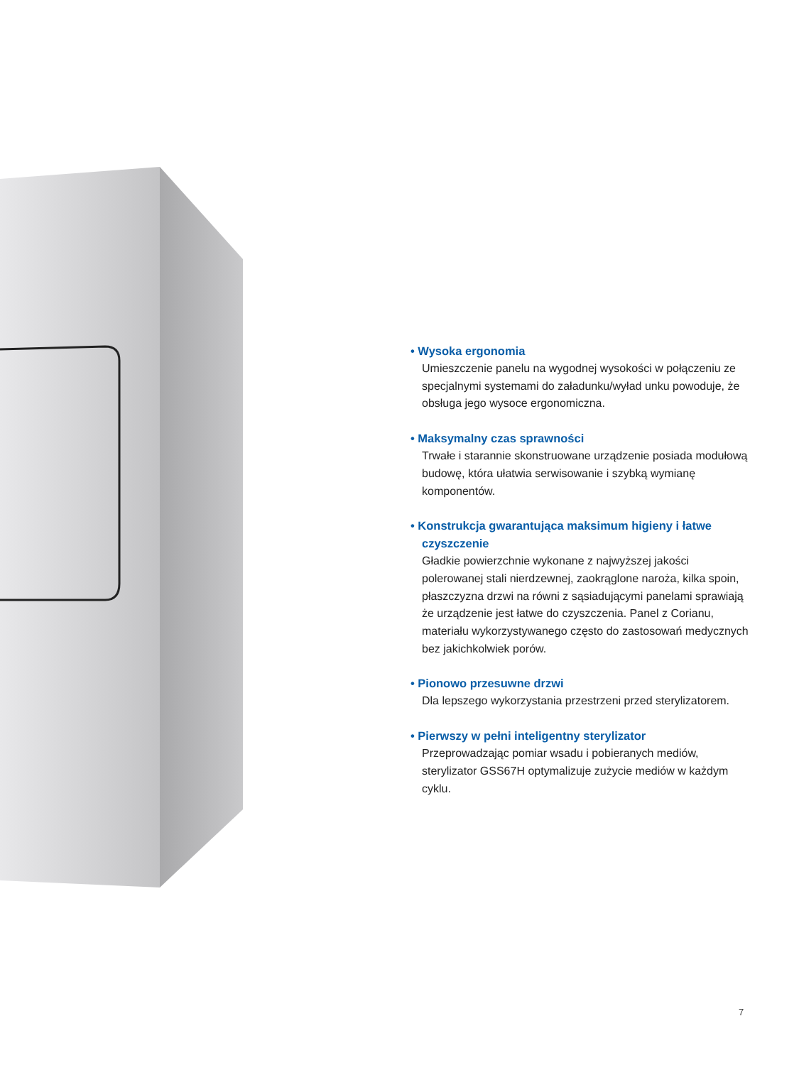• Wysoka ergonomia
Umieszczenie panelu na wygodnej wysokości w połączeniu ze specjalnymi systemami do załadunku/wyład unku powoduje, że obsługa jego wysoce ergonomiczna.
• Maksymalny czas sprawności
Trwałe i starannie skonstruowane urządzenie posiada modułową budowę, która ułatwia serwisowanie i szybką wymianę komponentów.
• Konstrukcja gwarantująca maksimum higieny i łatwe czyszczenie
Gładkie powierzchnie wykonane z najwyższej jakości polerowanej stali nierdzewnej, zaokrąglone naroża, kilka spoin, płaszczyzna drzwi na równi z sąsiadującymi panelami sprawiają że urządzenie jest łatwe do czyszczenia. Panel z Corianu, materiału wykorzystywanego często do zastosowań medycznych bez jakichkolwiek porów.
• Pionowo przesuwne drzwi
Dla lepszego wykorzystania przestrzeni przed sterylizatorem.
• Pierwszy w pełni inteligentny sterylizator
Przeprowadzając pomiar wsadu i pobieranych mediów, sterylizator GSS67H optymalizuje zużycie mediów w każdym cyklu.
7